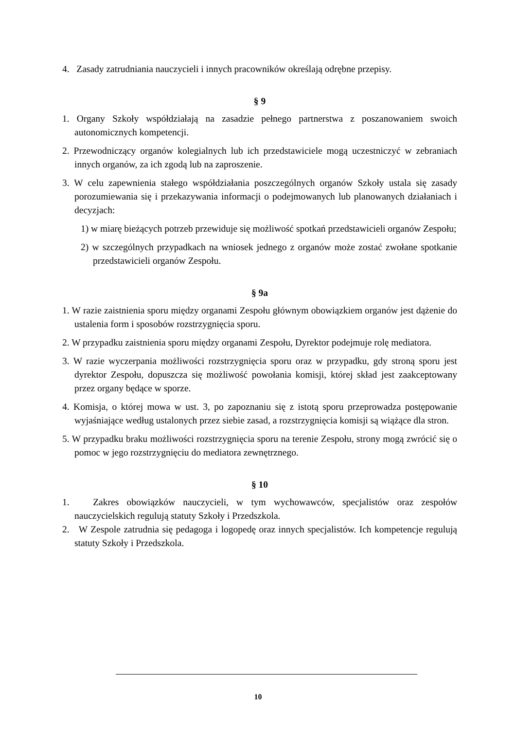4. Zasady zatrudniania nauczycieli i innych pracowników określają odrębne przepisy.
§ 9
1. Organy Szkoły współdziałają na zasadzie pełnego partnerstwa z poszanowaniem swoich autonomicznych kompetencji.
2. Przewodniczący organów kolegialnych lub ich przedstawiciele mogą uczestniczyć w zebraniach innych organów, za ich zgodą lub na zaproszenie.
3. W celu zapewnienia stałego współdziałania poszczególnych organów Szkoły ustala się zasady porozumiewania się i przekazywania informacji o podejmowanych lub planowanych działaniach i decyzjach:
1) w miarę bieżących potrzeb przewiduje się możliwość spotkań przedstawicieli organów Zespołu;
2) w szczególnych przypadkach na wniosek jednego z organów może zostać zwołane spotkanie przedstawicieli organów Zespołu.
§ 9a
1. W razie zaistnienia sporu między organami Zespołu głównym obowiązkiem organów jest dążenie do ustalenia form i sposobów rozstrzygnięcia sporu.
2. W przypadku zaistnienia sporu między organami Zespołu, Dyrektor podejmuje rolę mediatora.
3. W razie wyczerpania możliwości rozstrzygnięcia sporu oraz w przypadku, gdy stroną sporu jest dyrektor Zespołu, dopuszcza się możliwość powołania komisji, której skład jest zaakceptowany przez organy będące w sporze.
4. Komisja, o której mowa w ust. 3, po zapoznaniu się z istotą sporu przeprowadza postępowanie wyjaśniające według ustalonych przez siebie zasad, a rozstrzygnięcia komisji są wiążące dla stron.
5. W przypadku braku możliwości rozstrzygnięcia sporu na terenie Zespołu, strony mogą zwrócić się o pomoc w jego rozstrzygnięciu do mediatora zewnętrznego.
§ 10
1. Zakres obowiązków nauczycieli, w tym wychowawców, specjalistów oraz zespołów nauczycielskich regulują statuty Szkoły i Przedszkola.
2. W Zespole zatrudnia się pedagoga i logopedę oraz innych specjalistów. Ich kompetencje regulują statuty Szkoły i Przedszkola.
10